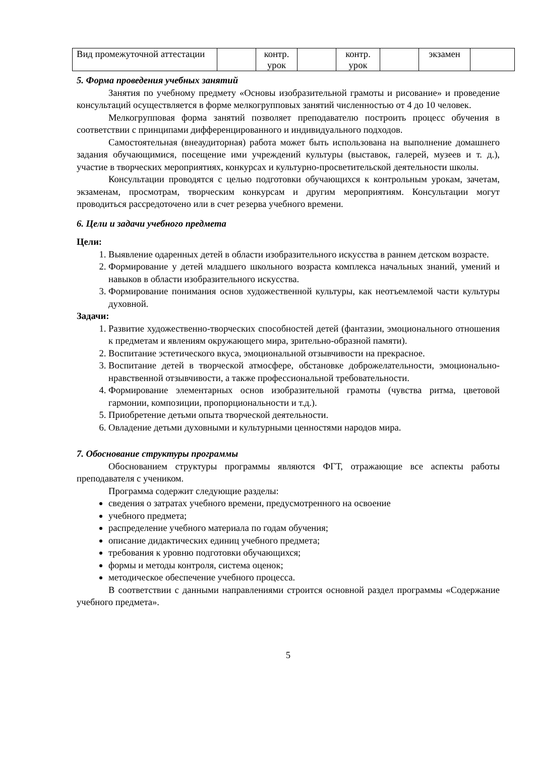| Вид промежуточной аттестации | | контр. урок | | контр. урок | | экзамен | |
5. Форма проведения учебных занятий
Занятия по учебному предмету «Основы изобразительной грамоты и рисование» и проведение консультаций осуществляется в форме мелкогрупповых занятий численностью от 4 до 10 человек.
Мелкогрупповая форма занятий позволяет преподавателю построить процесс обучения в соответствии с принципами дифференцированного и индивидуального подходов.
Самостоятельная (внеаудиторная) работа может быть использована на выполнение домашнего задания обучающимися, посещение ими учреждений культуры (выставок, галерей, музеев и т. д.), участие в творческих мероприятиях, конкурсах и культурно-просветительской деятельности школы.
Консультации проводятся с целью подготовки обучающихся к контрольным урокам, зачетам, экзаменам, просмотрам, творческим конкурсам и другим мероприятиям. Консультации могут проводиться рассредоточено или в счет резерва учебного времени.
6. Цели и задачи учебного предмета
Цели:
1. Выявление одаренных детей в области изобразительного искусства в раннем детском возрасте.
2. Формирование у детей младшего школьного возраста комплекса начальных знаний, умений и навыков в области изобразительного искусства.
3. Формирование понимания основ художественной культуры, как неотъемлемой части культуры духовной.
Задачи:
1. Развитие художественно-творческих способностей детей (фантазии, эмоционального отношения к предметам и явлениям окружающего мира, зрительно-образной памяти).
2. Воспитание эстетического вкуса, эмоциональной отзывчивости на прекрасное.
3. Воспитание детей в творческой атмосфере, обстановке доброжелательности, эмоционально-нравственной отзывчивости, а также профессиональной требовательности.
4. Формирование элементарных основ изобразительной грамоты (чувства ритма, цветовой гармонии, композиции, пропорциональности и т.д.).
5. Приобретение детьми опыта творческой деятельности.
6. Овладение детьми духовными и культурными ценностями народов мира.
7. Обоснование структуры программы
Обоснованием структуры программы являются ФГТ, отражающие все аспекты работы преподавателя с учеником.
Программа содержит следующие разделы:
сведения о затратах учебного времени, предусмотренного на освоение
учебного предмета;
распределение учебного материала по годам обучения;
описание дидактических единиц учебного предмета;
требования к уровню подготовки обучающихся;
формы и методы контроля, система оценок;
методическое обеспечение учебного процесса.
В соответствии с данными направлениями строится основной раздел программы «Содержание учебного предмета».
5